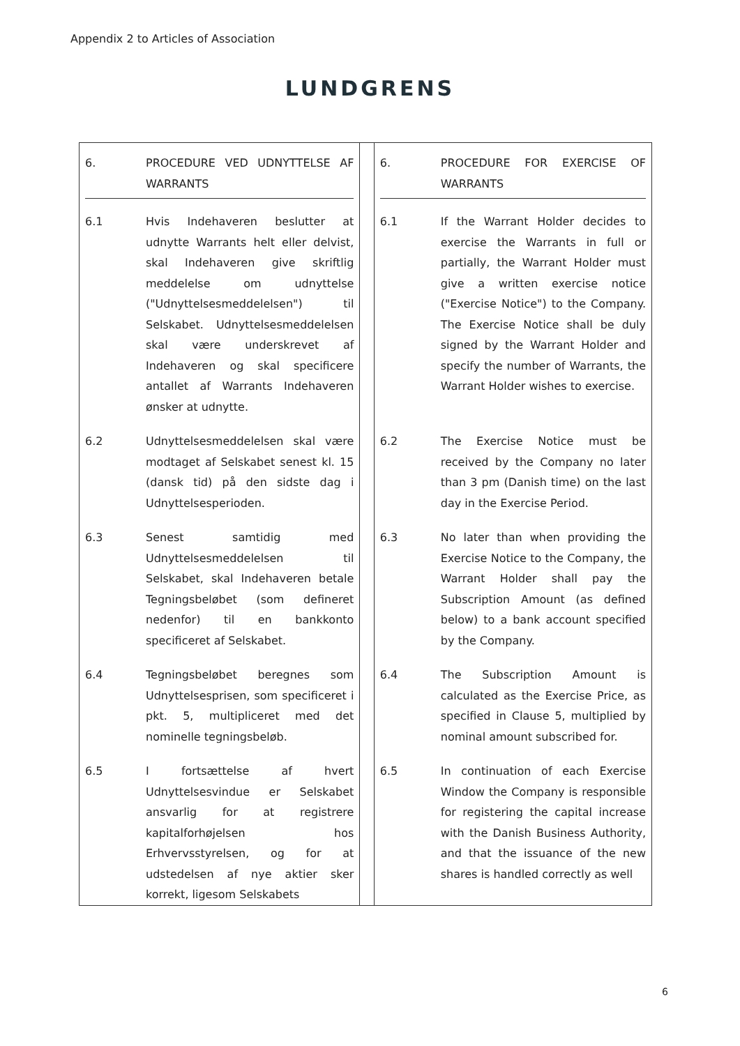Appendix 2 to Articles of Association
LUNDGRENS
| / 6. / PROCEDURE VED UDNYTTELSE AF WARRANTS / / 6.1 / Hvis Indehaveren beslutter at udnytte Warrants helt eller delvist, skal Indehaveren give skriftlig meddelelse om udnyttelse ("Udnyttelsesmeddelelsen") til Selskabet. Udnyttelsesmeddelelsen skal være underskrevet af Indehaveren og skal specificere antallet af Warrants Indehaveren ønsker at udnytte. / / 6.2 / Udnyttelsesmeddelelsen skal være modtaget af Selskabet senest kl. 15 (dansk tid) på den sidste dag i Udnyttelsesperioden. / / 6.3 / Senest samtidig med Udnyttelsesmeddelelsen til Selskabet, skal Indehaveren betale Tegningsbeløbet (som defineret nedenfor) til en bankkonto specificeret af Selskabet. / / 6.4 / Tegningsbeløbet beregnes som Udnyttelsesprisen, som specificeret i pkt. 5, multipliceret med det nominelle tegningsbeløb. / / 6.5 / I fortsættelse af hvert Udnyttelsesvindue er Selskabet ansvarlig for at registrere kapitalforhøjelsen hos Erhvervsstyrelsen, og for at udstedelsen af nye aktier sker korrekt, ligesom Selskabets / | | / 6. / PROCEDURE FOR EXERCISE OF WARRANTS / / 6.1 / If the Warrant Holder decides to exercise the Warrants in full or partially, the Warrant Holder must give a written exercise notice ("Exercise Notice") to the Company. The Exercise Notice shall be duly signed by the Warrant Holder and specify the number of Warrants, the Warrant Holder wishes to exercise. / / 6.2 / The Exercise Notice must be received by the Company no later than 3 pm (Danish time) on the last day in the Exercise Period. / / 6.3 / No later than when providing the Exercise Notice to the Company, the Warrant Holder shall pay the Subscription Amount (as defined below) to a bank account specified by the Company. / / 6.4 / The Subscription Amount is calculated as the Exercise Price, as specified in Clause 5, multiplied by nominal amount subscribed for. / / 6.5 / In continuation of each Exercise Window the Company is responsible for registering the capital increase with the Danish Business Authority, and that the issuance of the new shares is handled correctly as well / |
6